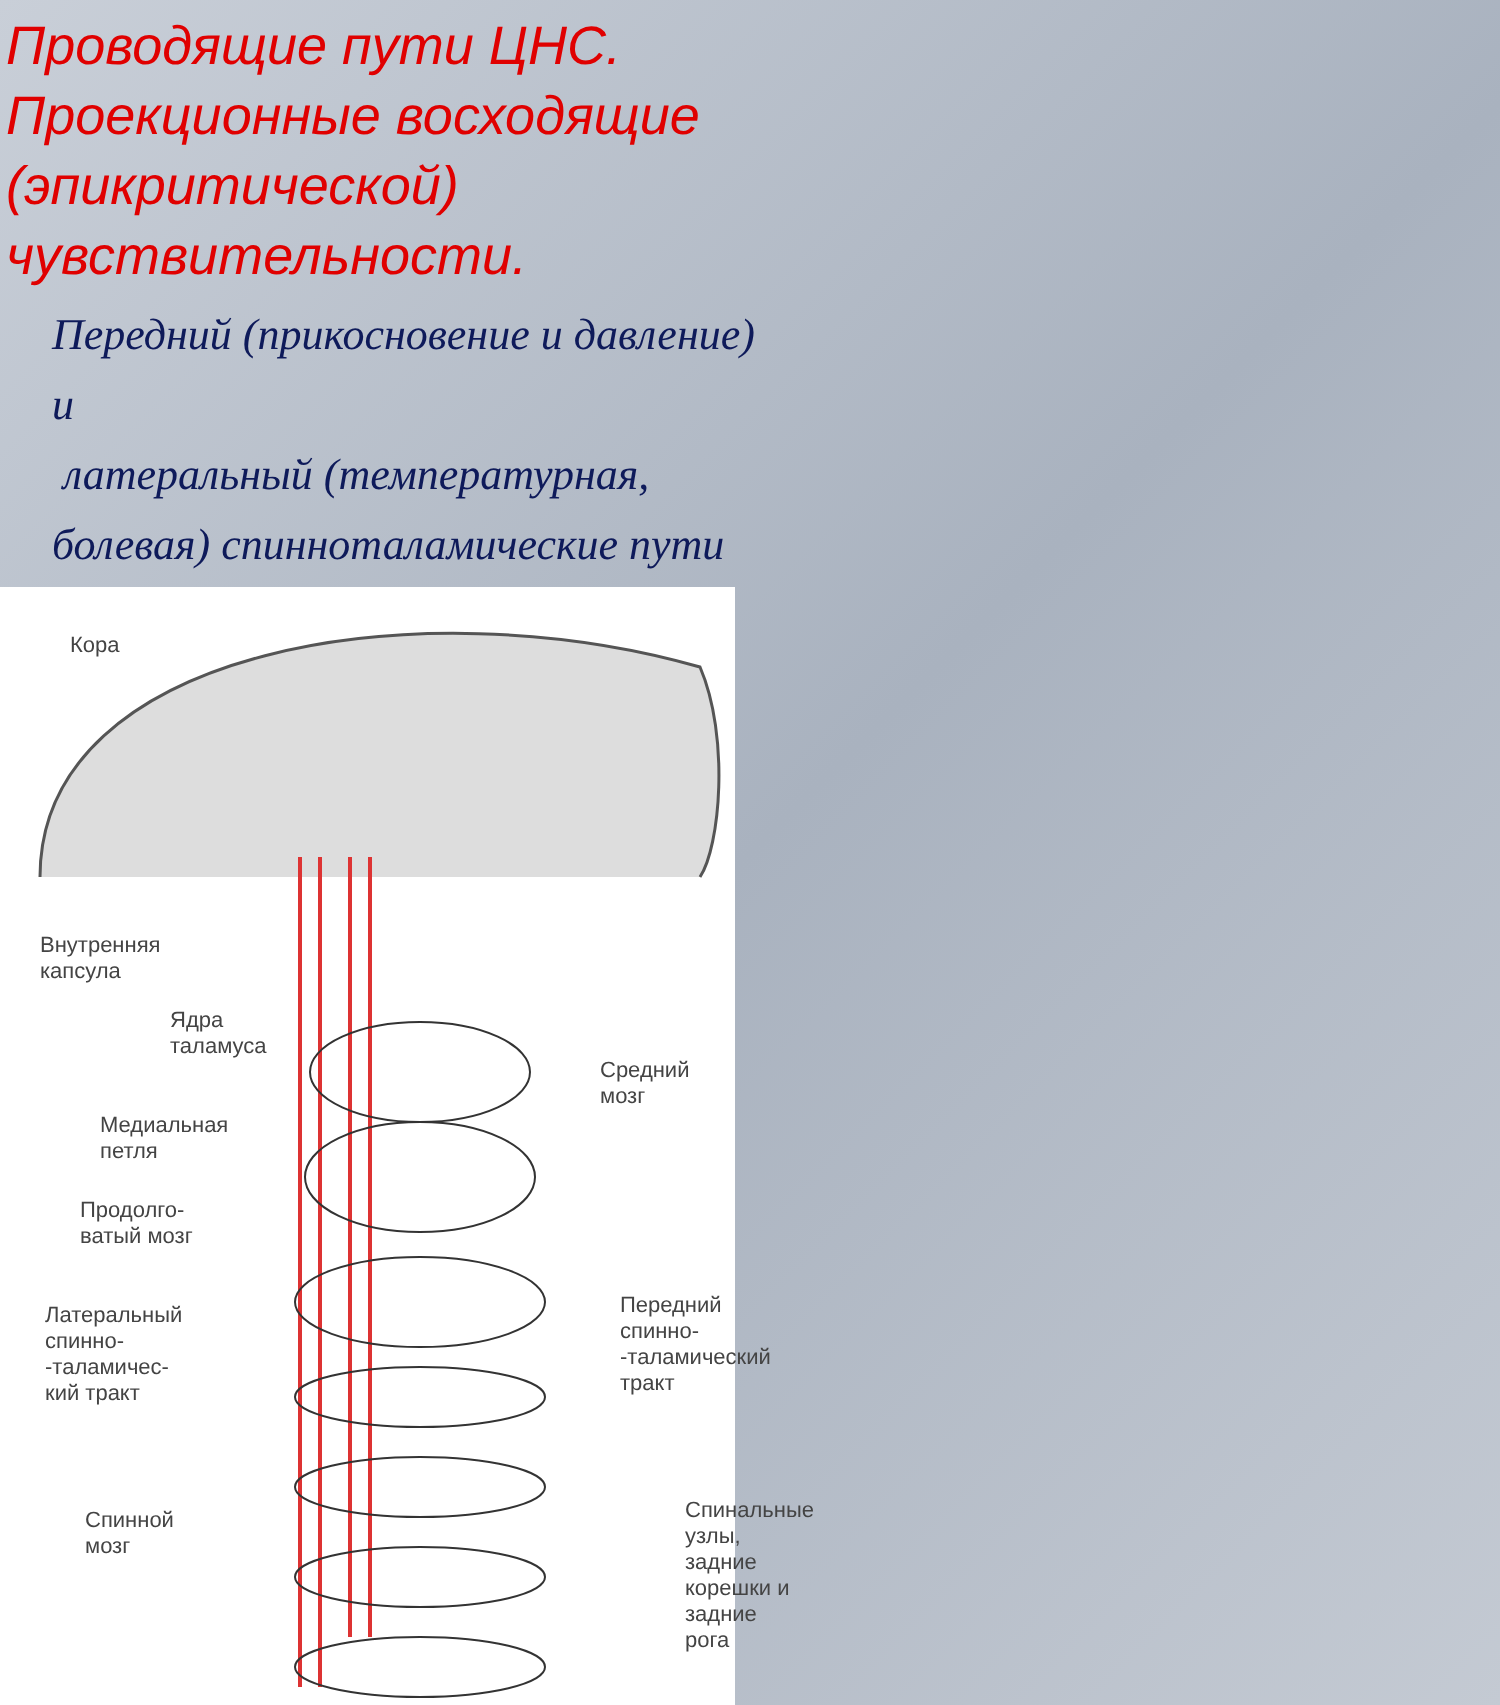Проводящие пути ЦНС. Проекционные восходящие (эпикритической) чувствительности.
Передний (прикосновение и давление)
и
латеральный (температурная, болевая) спинноталамические пути
Кора
Внутренняя
капсула
Ядра
таламуса
Средний мозг
Медиальная
петля
Продолго-
ватый мозг
Латеральный
спинно-
-таламичес-
кий тракт
Передний
спинно-
-таламический
тракт
Спинной
мозг
Спинальные
узлы,
задние
корешки и
задние
рога